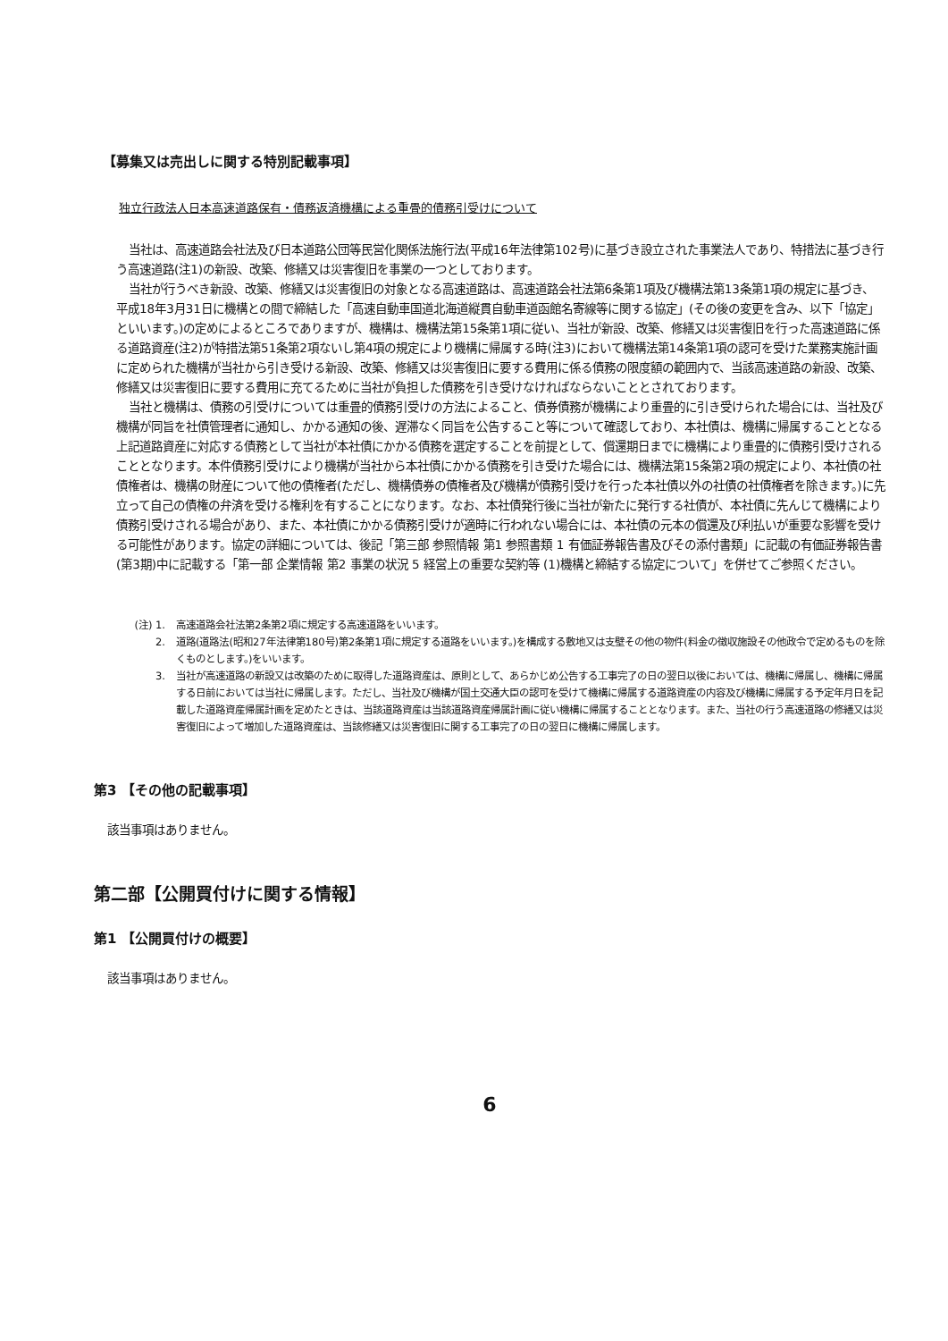【募集又は売出しに関する特別記載事項】
独立行政法人日本高速道路保有・債務返済機構による重畳的債務引受けについて
当社は、高速道路会社法及び日本道路公団等民営化関係法施行法(平成16年法律第102号)に基づき設立された事業法人であり、特措法に基づき行う高速道路(注1)の新設、改築、修繕又は災害復旧を事業の一つとしております。
当社が行うべき新設、改築、修繕又は災害復旧の対象となる高速道路は、高速道路会社法第6条第1項及び機構法第13条第1項の規定に基づき、平成18年3月31日に機構との間で締結した「高速自動車国道北海道縦貫自動車道函館名寄線等に関する協定」(その後の変更を含み、以下「協定」といいます。)の定めによるところでありますが、機構は、機構法第15条第1項に従い、当社が新設、改築、修繕又は災害復旧を行った高速道路に係る道路資産(注2)が特措法第51条第2項ないし第4項の規定により機構に帰属する時(注3)において機構法第14条第1項の認可を受けた業務実施計画に定められた機構が当社から引き受ける新設、改築、修繕又は災害復旧に要する費用に係る債務の限度額の範囲内で、当該高速道路の新設、改築、修繕又は災害復旧に要する費用に充てるために当社が負担した債務を引き受けなければならないこととされております。
当社と機構は、債務の引受けについては重畳的債務引受けの方法によること、債券債務が機構により重畳的に引き受けられた場合には、当社及び機構が同旨を社債管理者に通知し、かかる通知の後、遅滞なく同旨を公告すること等について確認しており、本社債は、機構に帰属することとなる上記道路資産に対応する債務として当社が本社債にかかる債務を選定することを前提として、償還期日までに機構により重畳的に債務引受けされることとなります。本件債務引受けにより機構が当社から本社債にかかる債務を引き受けた場合には、機構法第15条第2項の規定により、本社債の社債権者は、機構の財産について他の債権者(ただし、機構債券の債権者及び機構が債務引受けを行った本社債以外の社債の社債権者を除きます。)に先立って自己の債権の弁済を受ける権利を有することになります。なお、本社債発行後に当社が新たに発行する社債が、本社債に先んじて機構により債務引受けされる場合があり、また、本社債にかかる債務引受けが適時に行われない場合には、本社債の元本の償還及び利払いが重要な影響を受ける可能性があります。協定の詳細については、後記「第三部 参照情報 第1 参照書類 1 有価証券報告書及びその添付書類」に記載の有価証券報告書(第3期)中に記載する「第一部 企業情報 第2 事業の状況 5 経営上の重要な契約等 (1)機構と締結する協定について」を併せてご参照ください。
(注) 1. 高速道路会社法第2条第2項に規定する高速道路をいいます。
2. 道路(道路法(昭和27年法律第180号)第2条第1項に規定する道路をいいます。)を構成する敷地又は支壁その他の物件(料金の徴収施設その他政令で定めるものを除くものとします。)をいいます。
3. 当社が高速道路の新設又は改築のために取得した道路資産は、原則として、あらかじめ公告する工事完了の日の翌日以後においては、機構に帰属し、機構に帰属する日前においては当社に帰属します。ただし、当社及び機構が国土交通大臣の認可を受けて機構に帰属する道路資産の内容及び機構に帰属する予定年月日を記載した道路資産帰属計画を定めたときは、当該道路資産は当該道路資産帰属計画に従い機構に帰属することとなります。また、当社の行う高速道路の修繕又は災害復旧によって増加した道路資産は、当該修繕又は災害復旧に関する工事完了の日の翌日に機構に帰属します。
第3 【その他の記載事項】
該当事項はありません。
第二部【公開買付けに関する情報】
第1 【公開買付けの概要】
該当事項はありません。
6